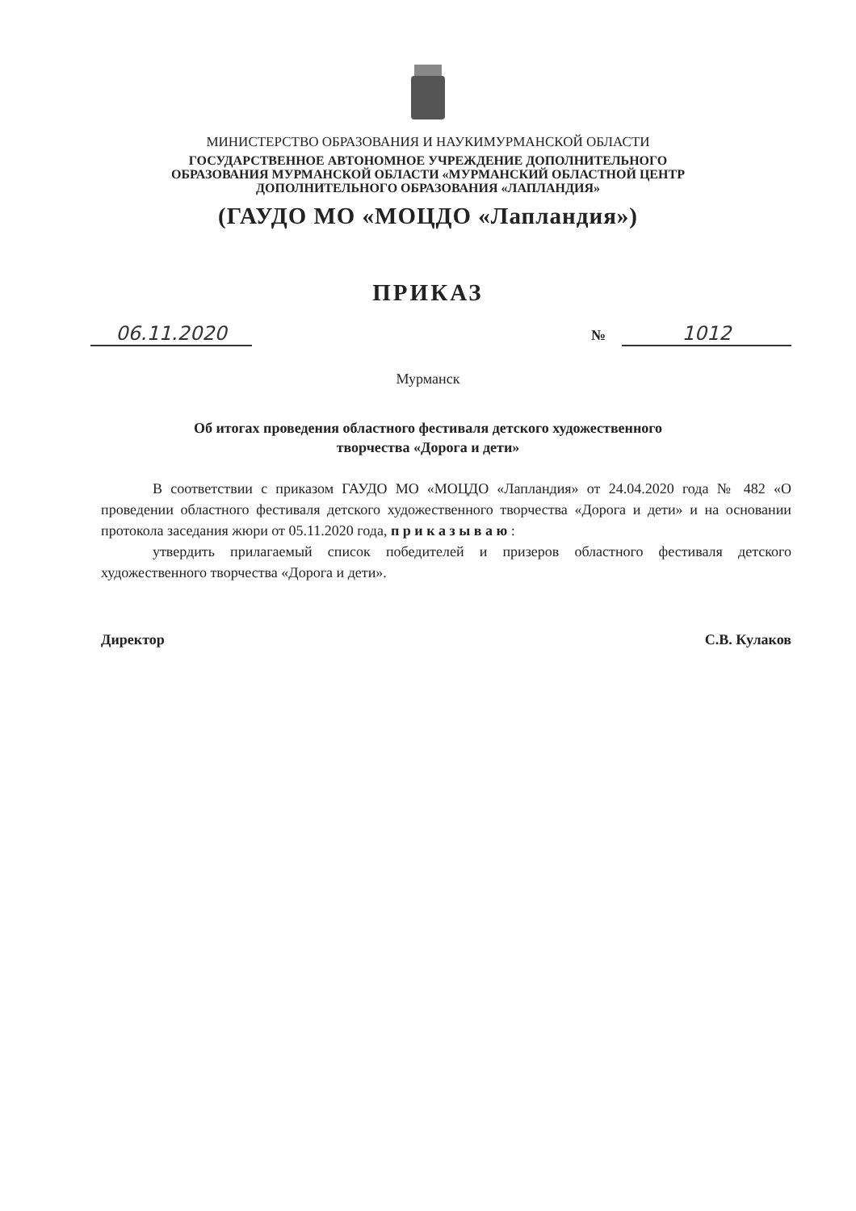МИНИСТЕРСТВО ОБРАЗОВАНИЯ И НАУКИМУРМАНСКОЙ ОБЛАСТИ
ГОСУДАРСТВЕННОЕ АВТОНОМНОЕ УЧРЕЖДЕНИЕ ДОПОЛНИТЕЛЬНОГО
ОБРАЗОВАНИЯ МУРМАНСКОЙ ОБЛАСТИ «МУРМАНСКИЙ ОБЛАСТНОЙ ЦЕНТР
ДОПОЛНИТЕЛЬНОГО ОБРАЗОВАНИЯ «ЛАПЛАНДИЯ»
(ГАУДО МО «МОЦДО «Лапландия»)
ПРИКАЗ
06.11.2020
№ 1012
Мурманск
Об итогах проведения областного фестиваля детского художественного
творчества «Дорога и дети»
В соответствии с приказом ГАУДО МО «МОЦДО «Лапландия» от 24.04.2020 года № 482 «О проведении областного фестиваля детского художественного творчества «Дорога и дети» и на основании протокола заседания жюри от 05.11.2020 года, п р и к а з ы в а ю :
утвердить прилагаемый список победителей и призеров областного фестиваля детского художественного творчества «Дорога и дети».
Директор С.В. Кулаков